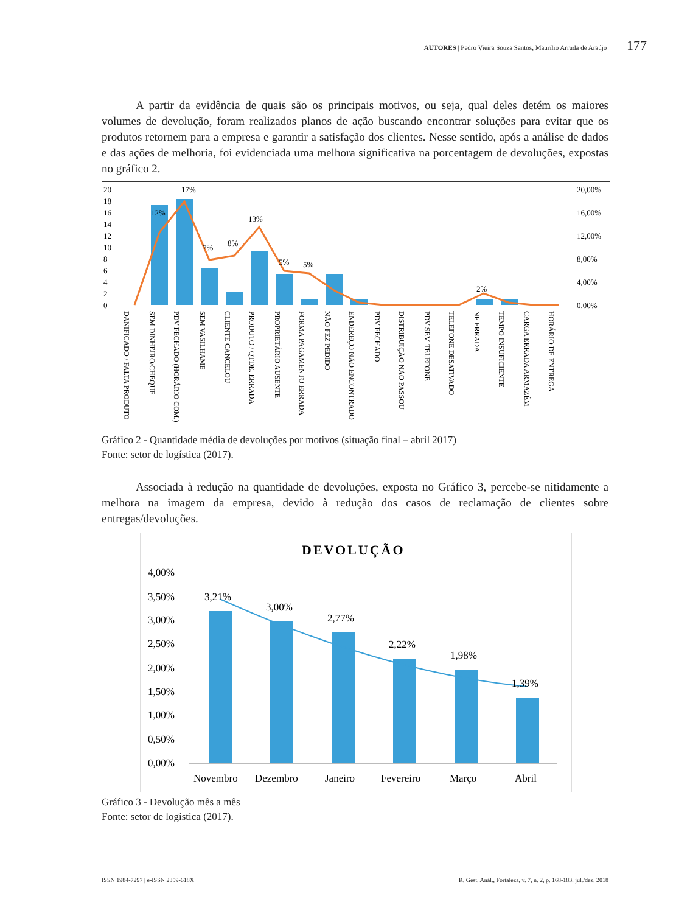AUTORES | Pedro Vieira Souza Santos, Maurílio Arruda de Araújo 177
A partir da evidência de quais são os principais motivos, ou seja, qual deles detém os maiores volumes de devolução, foram realizados planos de ação buscando encontrar soluções para evitar que os produtos retornem para a empresa e garantir a satisfação dos clientes. Nesse sentido, após a análise de dados e das ações de melhoria, foi evidenciada uma melhora significativa na porcentagem de devoluções, expostas no gráfico 2.
20
18
16
14
12
10
8
6
4
2
0
20,00%
16,00%
12,00%
8,00%
4,00%
0,00%
17%
12%
13%
7%
8%
5%
5%
2%
DANIFICADO / FALTA PRODUTO
SEM DINHEIRO/CHEQUE
PDV FECHADO (HORÁRIO COM.)
SEM VASILHAME
CLIENTE CANCELOU
PRODUTO / QTDE. ERRADA
PROPRIETÁRIO AUSENTE
FORMA PAGAMENTO ERRADA
NÃO FEZ PEDIDO
ENDEREÇO NÃO ENCONTRADO
PDV FECHADO
DISTRIBUIÇÃO NÃO PASSOU
PDV SEM TELEFONE
TELEFONE DESATIVADO
NF ERRADA
TEMPO INSUFICIENTE
CARGA ERRADA ARMAZÉM
HORÁRIO DE ENTREGA
Gráfico 2 - Quantidade média de devoluções por motivos (situação final – abril 2017)
Fonte: setor de logística (2017).
Associada à redução na quantidade de devoluções, exposta no Gráfico 3, percebe-se nitidamente a melhora na imagem da empresa, devido à redução dos casos de reclamação de clientes sobre entregas/devoluções.
DEVOLUÇÃO
4,00%
3,50%
3,00%
2,50%
2,00%
1,50%
1,00%
0,50%
0,00%
3,21%
3,00%
2,77%
2,22%
1,98%
1,39%
Novembro
Dezembro
Janeiro
Fevereiro
Março
Abril
Gráfico 3 - Devolução mês a mês
Fonte: setor de logística (2017).
ISSN 1984-7297 | e-ISSN 2359-618X R. Gest. Anál., Fortaleza, v. 7, n. 2, p. 168-183, jul./dez. 2018